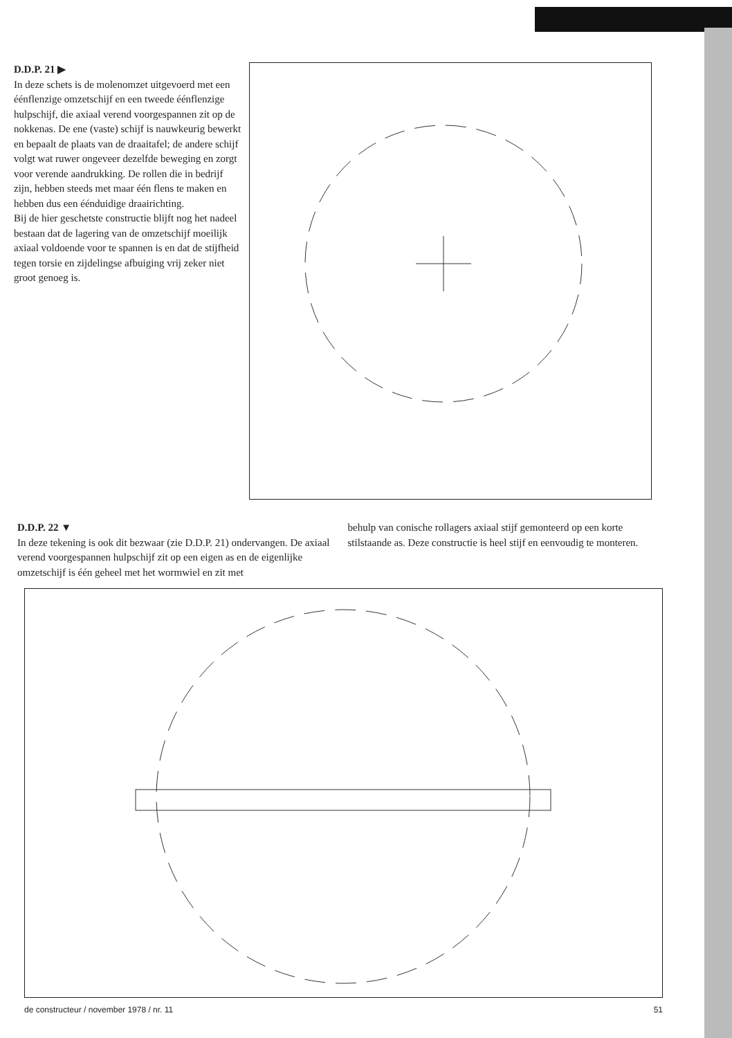D.D.P. 21 ▶
In deze schets is de molenomzet uitgevoerd met een éénflenzige omzetschijf en een tweede éénflenzige hulpschijf, die axiaal verend voorgespannen zit op de nokkenas. De ene (vaste) schijf is nauwkeurig bewerkt en bepaalt de plaats van de draaitafel; de andere schijf volgt wat ruwer ongeveer dezelfde beweging en zorgt voor verende aandrukking. De rollen die in bedrijf zijn, hebben steeds met maar één flens te maken en hebben dus een éénduidige draairichting.
Bij de hier geschetste constructie blijft nog het nadeel bestaan dat de lagering van de omzetschijf moeilijk axiaal voldoende voor te spannen is en dat de stijfheid tegen torsie en zijdelingse afbuiging vrij zeker niet groot genoeg is.
D.D.P. 22 ▼
In deze tekening is ook dit bezwaar (zie D.D.P. 21) ondervangen. De axiaal verend voorgespannen hulpschijf zit op een eigen as en de eigenlijke omzetschijf is één geheel met het wormwiel en zit met
behulp van conische rollagers axiaal stijf gemonteerd op een korte stilstaande as. Deze constructie is heel stijf en eenvoudig te monteren.
de constructeur / november 1978 / nr. 11 51